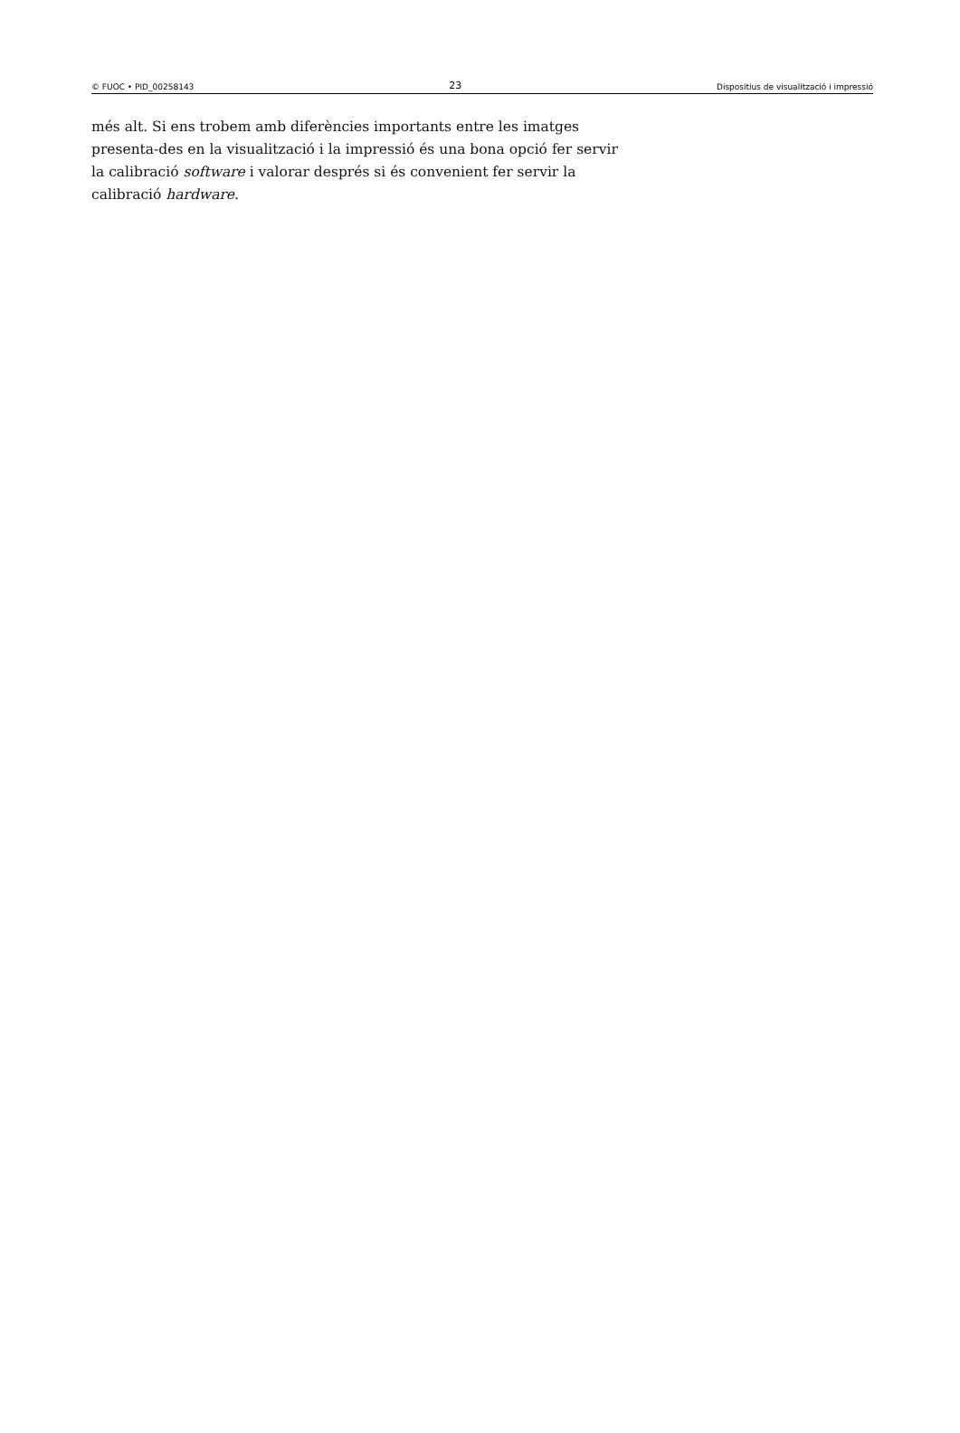© FUOC • PID_00258143 23 Dispositius de visualització i impressió
més alt. Si ens trobem amb diferències importants entre les imatges presenta-des en la visualització i la impressió és una bona opció fer servir la calibració software i valorar després si és convenient fer servir la calibració hardware.